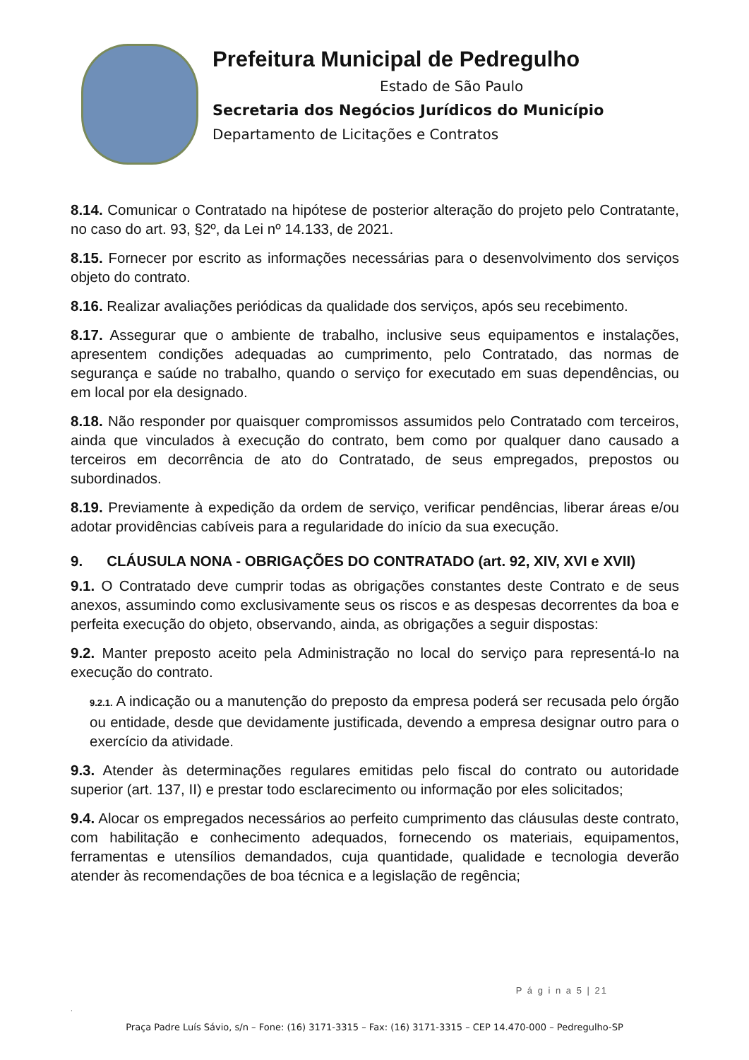Prefeitura Municipal de Pedregulho
Estado de São Paulo
Secretaria dos Negócios Jurídicos do Município
Departamento de Licitações e Contratos
8.14. Comunicar o Contratado na hipótese de posterior alteração do projeto pelo Contratante, no caso do art. 93, §2º, da Lei nº 14.133, de 2021.
8.15. Fornecer por escrito as informações necessárias para o desenvolvimento dos serviços objeto do contrato.
8.16. Realizar avaliações periódicas da qualidade dos serviços, após seu recebimento.
8.17. Assegurar que o ambiente de trabalho, inclusive seus equipamentos e instalações, apresentem condições adequadas ao cumprimento, pelo Contratado, das normas de segurança e saúde no trabalho, quando o serviço for executado em suas dependências, ou em local por ela designado.
8.18. Não responder por quaisquer compromissos assumidos pelo Contratado com terceiros, ainda que vinculados à execução do contrato, bem como por qualquer dano causado a terceiros em decorrência de ato do Contratado, de seus empregados, prepostos ou subordinados.
8.19. Previamente à expedição da ordem de serviço, verificar pendências, liberar áreas e/ou adotar providências cabíveis para a regularidade do início da sua execução.
9. CLÁUSULA NONA - OBRIGAÇÕES DO CONTRATADO (art. 92, XIV, XVI e XVII)
9.1. O Contratado deve cumprir todas as obrigações constantes deste Contrato e de seus anexos, assumindo como exclusivamente seus os riscos e as despesas decorrentes da boa e perfeita execução do objeto, observando, ainda, as obrigações a seguir dispostas:
9.2. Manter preposto aceito pela Administração no local do serviço para representá-lo na execução do contrato.
9.2.1. A indicação ou a manutenção do preposto da empresa poderá ser recusada pelo órgão ou entidade, desde que devidamente justificada, devendo a empresa designar outro para o exercício da atividade.
9.3. Atender às determinações regulares emitidas pelo fiscal do contrato ou autoridade superior (art. 137, II) e prestar todo esclarecimento ou informação por eles solicitados;
9.4. Alocar os empregados necessários ao perfeito cumprimento das cláusulas deste contrato, com habilitação e conhecimento adequados, fornecendo os materiais, equipamentos, ferramentas e utensílios demandados, cuja quantidade, qualidade e tecnologia deverão atender às recomendações de boa técnica e a legislação de regência;
P á g i n a 5 | 21
.
Praça Padre Luís Sávio, s/n – Fone: (16) 3171-3315 – Fax: (16) 3171-3315 – CEP 14.470-000 – Pedregulho-SP